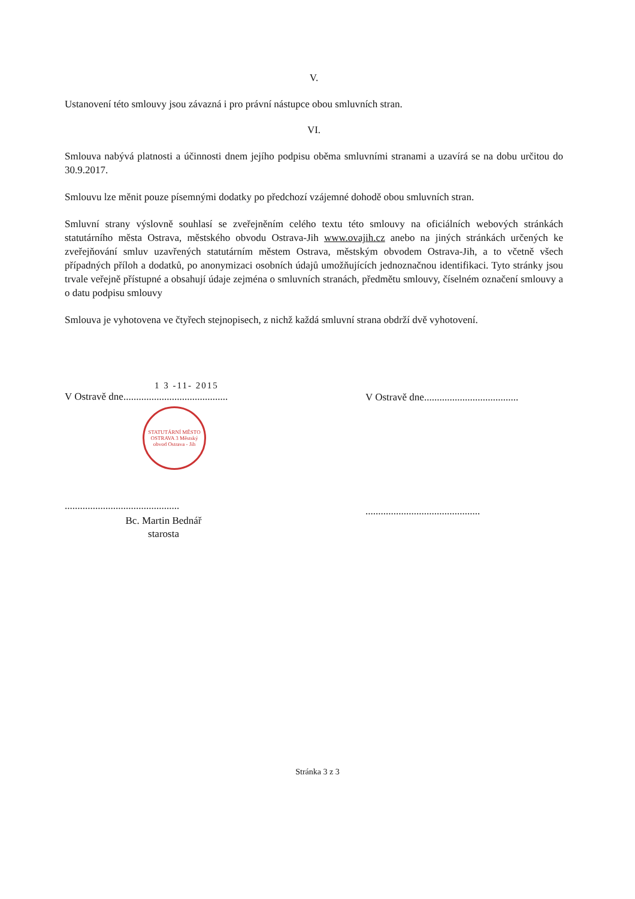V.
Ustanovení této smlouvy jsou závazná i pro právní nástupce obou smluvních stran.
VI.
Smlouva nabývá platnosti a účinnosti dnem jejího podpisu oběma smluvními stranami a uzavírá se na dobu určitou do 30.9.2017.
Smlouvu lze měnit pouze písemnými dodatky po předchozí vzájemné dohodě obou smluvních stran.
Smluvní strany výslovně souhlasí se zveřejněním celého textu této smlouvy na oficiálních webových stránkách statutárního města Ostrava, městského obvodu Ostrava-Jih www.ovajih.cz anebo na jiných stránkách určených ke zveřejňování smluv uzavřených statutárním městem Ostrava, městským obvodem Ostrava-Jih, a to včetně všech případných příloh a dodatků, po anonymizaci osobních údajů umožňujících jednoznačnou identifikaci. Tyto stránky jsou trvale veřejně přístupné a obsahují údaje zejména o smluvních stranách, předmětu smlouvy, číselném označení smlouvy a o datu podpisu smlouvy
Smlouva je vyhotovena ve čtyřech stejnopisech, z nichž každá smluvní strana obdrží dvě vyhotovení.
1 3 -11- 2015
V Ostravě dne.........................................
STATUTÁRNÍ MĚSTO OSTRAVA 3 Městský obvod Ostrava - Jih
.............................................
Bc. Martin Bednář
starosta
V Ostravě dne.....................................
.............................................
Stránka 3 z 3